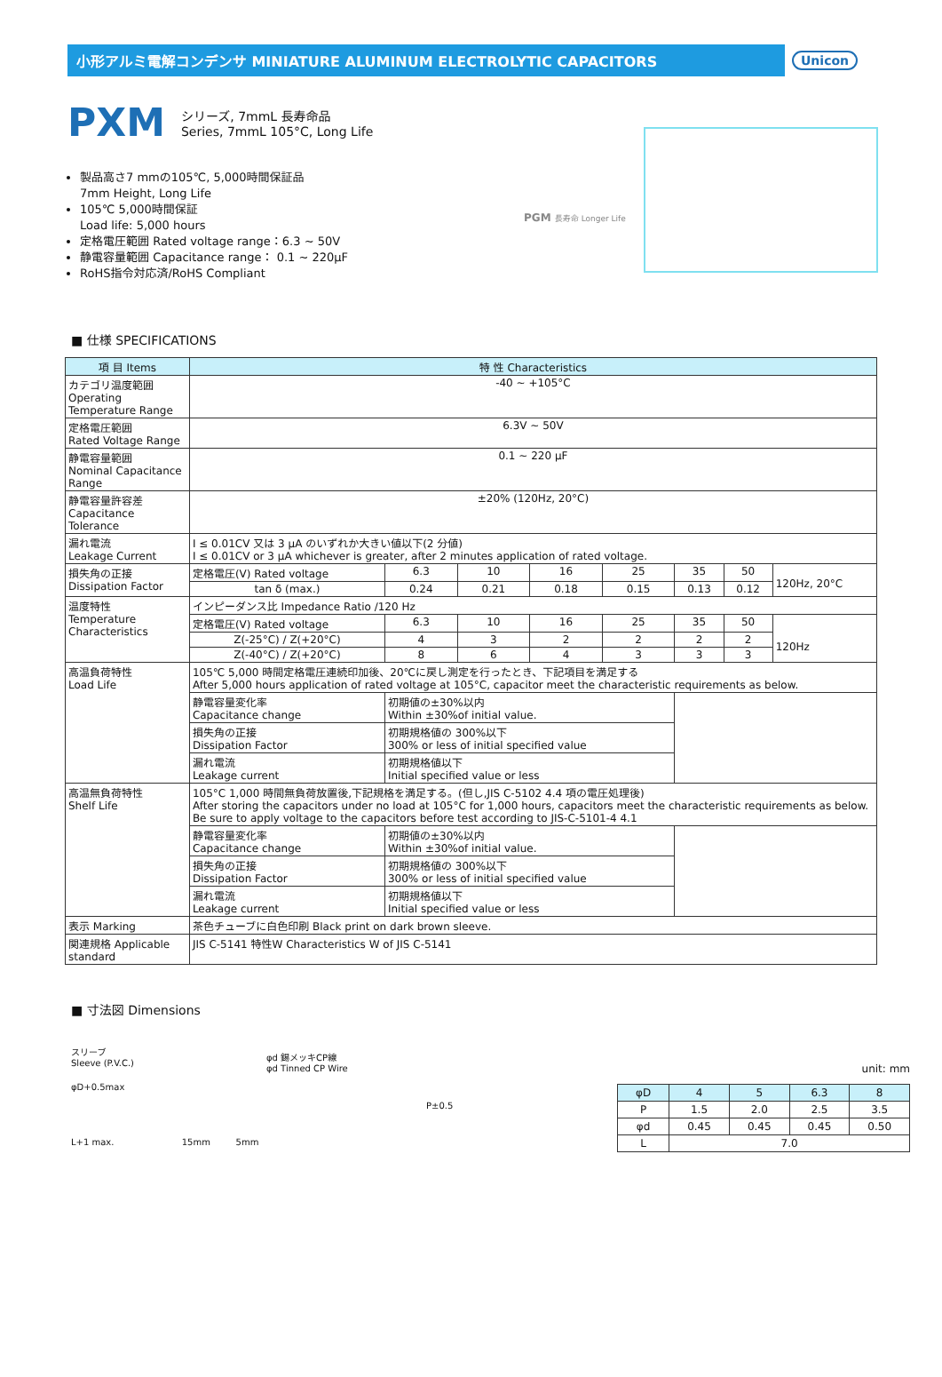小形アルミ電解コンデンサ MINIATURE ALUMINUM ELECTROLYTIC CAPACITORS
Unicon
PXM
シリーズ, 7mmL 長寿命品
Series, 7mmL 105°C, Long Life
製品高さ7 mmの105℃, 5,000時間保証品
7mm Height, Long Life
105℃ 5,000時間保証
Load life: 5,000 hours
定格電圧範囲 Rated voltage range：6.3 ~ 50V
静電容量範囲 Capacitance range： 0.1 ~ 220μF
RoHS指令対応済/RoHS Compliant
PGM 長寿命 Longer Life
■ 仕様 SPECIFICATIONS
| 項 目 Items | 特 性 Characteristics | | | | | | | |
| --- | --- | --- | --- | --- | --- | --- | --- | --- |
| カテゴリ温度範囲 Operating Temperature Range | -40 ~ +105°C | | | | | | | |
| 定格電圧範囲 Rated Voltage Range | 6.3V ~ 50V | | | | | | | |
| 静電容量範囲 Nominal Capacitance Range | 0.1 ~ 220 μF | | | | | | | |
| 静電容量許容差 Capacitance Tolerance | ±20% (120Hz, 20°C) | | | | | | | |
| 漏れ電流 Leakage Current | I ≤ 0.01CV 又は 3 μA のいずれか大きい値以下(2 分値) I ≤ 0.01CV or 3 μA whichever is greater, after 2 minutes application of rated voltage. | | | | | | | |
| 損失角の正接 Dissipation Factor | 定格電圧(V) Rated voltage | 6.3 | 10 | 16 | 25 | 35 | 50 | 120Hz, 20°C |
| | tan δ (max.) | 0.24 | 0.21 | 0.18 | 0.15 | 0.13 | 0.12 | |
| 温度特性 Temperature Characteristics | インピーダンス比 Impedance Ratio /120 Hz | | | | | | | |
| | 定格電圧(V) Rated voltage | 6.3 | 10 | 16 | 25 | 35 | 50 | 120Hz |
| | Z(-25°C) / Z(+20°C) | 4 | 3 | 2 | 2 | 2 | 2 | |
| | Z(-40°C) / Z(+20°C) | 8 | 6 | 4 | 3 | 3 | 3 | |
| 高温負荷特性 Load Life | 105℃ 5,000 時間定格電圧連続印加後、20℃に戻し測定を行ったとき、下記項目を満足する After 5,000 hours application of rated voltage at 105°C, capacitor meet the characteristic requirements as below. | | | | | | | |
| | 静電容量変化率 Capacitance change | 初期値の±30%以内 Within ±30%of initial value. | | | | | | |
| | 損失角の正接 Dissipation Factor | 初期規格値の 300%以下 300% or less of initial specified value | | | | | | |
| | 漏れ電流 Leakage current | 初期規格値以下 Initial specified value or less | | | | | | |
| 高温無負荷特性 Shelf Life | 105°C 1,000 時間無負荷放置後,下記規格を満足する。(但し,JIS C-5102 4.4 項の電圧処理後) After storing the capacitors under no load at 105°C for 1,000 hours, capacitors meet the characteristic requirements as below. Be sure to apply voltage to the capacitors before test according to JIS-C-5101-4 4.1 | | | | | | | |
| | 静電容量変化率 Capacitance change | 初期値の±30%以内 Within ±30%of initial value. | | | | | | |
| | 損失角の正接 Dissipation Factor | 初期規格値の 300%以下 300% or less of initial specified value | | | | | | |
| | 漏れ電流 Leakage current | 初期規格値以下 Initial specified value or less | | | | | | |
| 表示 Marking | 茶色チューブに白色印刷 Black print on dark brown sleeve. | | | | | | | |
| 関連規格 Applicable standard | JIS C-5141 特性W Characteristics W of JIS C-5141 | | | | | | | |
■ 寸法図 Dimensions
スリーブ
Sleeve (P.V.C.)
φd 錫メッキCP線
φd Tinned CP Wire
φD+0.5max
P±0.5
L+1 max. 15mm 5mm
unit: mm
| φD | 4 | 5 | 6.3 | 8 |
| --- | --- | --- | --- | --- |
| P | 1.5 | 2.0 | 2.5 | 3.5 |
| φd | 0.45 | 0.45 | 0.45 | 0.50 |
| L | 7.0 | | | |